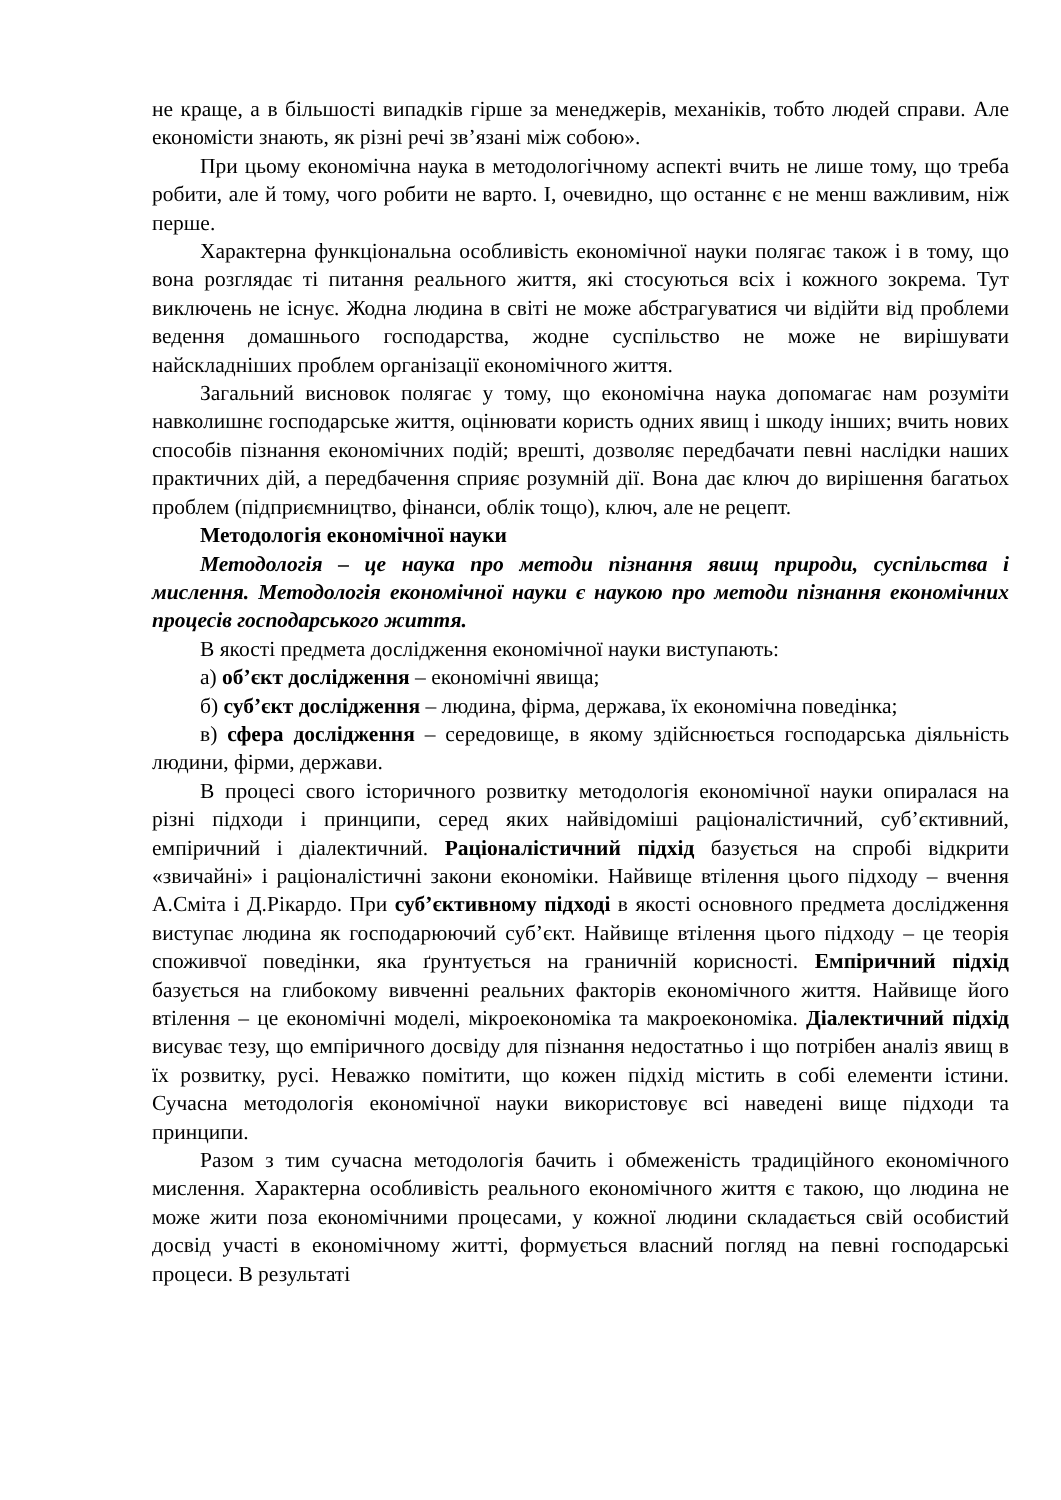не краще, а в більшості випадків гірше за менеджерів, механіків, тобто людей справи. Але економісти знають, як різні речі зв’язані між собою».
При цьому економічна наука в методологічному аспекті вчить не лише тому, що треба робити, але й тому, чого робити не варто. І, очевидно, що останнє є не менш важливим, ніж перше.
Характерна функціональна особливість економічної науки полягає також і в тому, що вона розглядає ті питання реального життя, які стосуються всіх і кожного зокрема. Тут виключень не існує. Жодна людина в світі не може абстрагуватися чи відійти від проблеми ведення домашнього господарства, жодне суспільство не може не вирішувати найскладніших проблем організації економічного життя.
Загальний висновок полягає у тому, що економічна наука допомагає нам розуміти навколишнє господарське життя, оцінювати користь одних явищ і шкоду інших; вчить нових способів пізнання економічних подій; врешті, дозволяє передбачати певні наслідки наших практичних дій, а передбачення сприяє розумній дії. Вона дає ключ до вирішення багатьох проблем (підприємництво, фінанси, облік тощо), ключ, але не рецепт.
Методологія економічної науки
Методологія – це наука про методи пізнання явищ природи, суспільства і мислення. Методологія економічної науки є наукою про методи пізнання економічних процесів господарського життя.
В якості предмета дослідження економічної науки виступають:
а) об’єкт дослідження – економічні явища;
б) суб’єкт дослідження – людина, фірма, держава, їх економічна поведінка;
в) сфера дослідження – середовище, в якому здійснюється господарська діяльність людини, фірми, держави.
В процесі свого історичного розвитку методологія економічної науки опиралася на різні підходи і принципи, серед яких найвідоміші раціоналістичний, суб’єктивний, емпіричний і діалектичний. Раціоналістичний підхід базується на спробі відкрити «звичайні» і раціоналістичні закони економіки. Найвище втілення цього підходу – вчення А.Сміта і Д.Рікардо. При суб’єктивному підході в якості основного предмета дослідження виступає людина як господарюючий суб’єкт. Найвище втілення цього підходу – це теорія споживчої поведінки, яка ґрунтується на граничній корисності. Емпіричний підхід базується на глибокому вивченні реальних факторів економічного життя. Найвище його втілення – це економічні моделі, мікроекономіка та макроекономіка. Діалектичний підхід висуває тезу, що емпіричного досвіду для пізнання недостатньо і що потрібен аналіз явищ в їх розвитку, русі. Неважко помітити, що кожен підхід містить в собі елементи істини. Сучасна методологія економічної науки використовує всі наведені вище підходи та принципи.
Разом з тим сучасна методологія бачить і обмеженість традиційного економічного мислення. Характерна особливість реального економічного життя є такою, що людина не може жити поза економічними процесами, у кожної людини складається свій особистий досвід участі в економічному житті, формується власний погляд на певні господарські процеси. В результаті